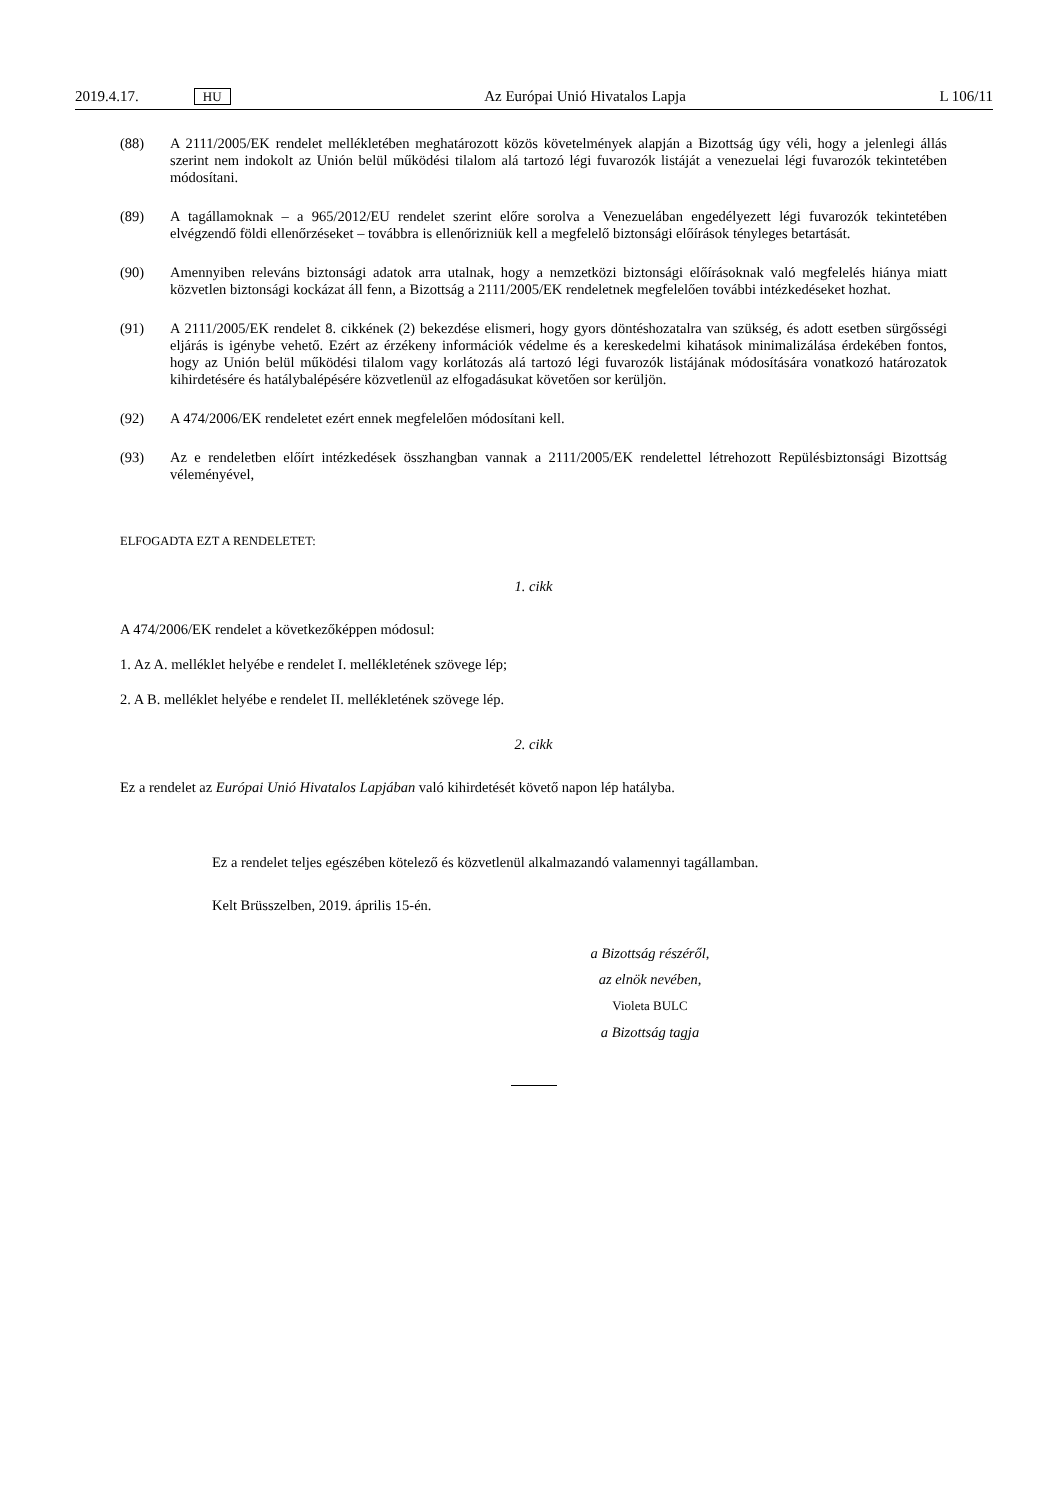2019.4.17. HU Az Európai Unió Hivatalos Lapja L 106/11
(88) A 2111/2005/EK rendelet mellékletében meghatározott közös követelmények alapján a Bizottság úgy véli, hogy a jelenlegi állás szerint nem indokolt az Unión belül működési tilalom alá tartozó légi fuvarozók listáját a venezuelai légi fuvarozók tekintetében módosítani.
(89) A tagállamoknak – a 965/2012/EU rendelet szerint előre sorolva a Venezuelában engedélyezett légi fuvarozók tekintetében elvégzendő földi ellenőrzéseket – továbbra is ellenőrizniük kell a megfelelő biztonsági előírások tényleges betartását.
(90) Amennyiben releváns biztonsági adatok arra utalnak, hogy a nemzetközi biztonsági előírásoknak való megfelelés hiánya miatt közvetlen biztonsági kockázat áll fenn, a Bizottság a 2111/2005/EK rendeletnek megfelelően további intézkedéseket hozhat.
(91) A 2111/2005/EK rendelet 8. cikkének (2) bekezdése elismeri, hogy gyors döntéshozatalra van szükség, és adott esetben sürgősségi eljárás is igénybe vehető. Ezért az érzékeny információk védelme és a kereskedelmi kihatások minimalizálása érdekében fontos, hogy az Unión belül működési tilalom vagy korlátozás alá tartozó légi fuvarozók listájának módosítására vonatkozó határozatok kihirdetésére és hatálybalépésére közvetlenül az elfogadásukat követően sor kerüljön.
(92) A 474/2006/EK rendeletet ezért ennek megfelelően módosítani kell.
(93) Az e rendeletben előírt intézkedések összhangban vannak a 2111/2005/EK rendelettel létrehozott Repülésbiztonsági Bizottság véleményével,
ELFOGADTA EZT A RENDELETET:
1. cikk
A 474/2006/EK rendelet a következőképpen módosul:
1. Az A. melléklet helyébe e rendelet I. mellékletének szövege lép;
2. A B. melléklet helyébe e rendelet II. mellékletének szövege lép.
2. cikk
Ez a rendelet az Európai Unió Hivatalos Lapjában való kihirdetését követő napon lép hatályba.
Ez a rendelet teljes egészében kötelező és közvetlenül alkalmazandó valamennyi tagállamban.
Kelt Brüsszelben, 2019. április 15-én.
a Bizottság részéről,
az elnök nevében,
Violeta BULC
a Bizottság tagja